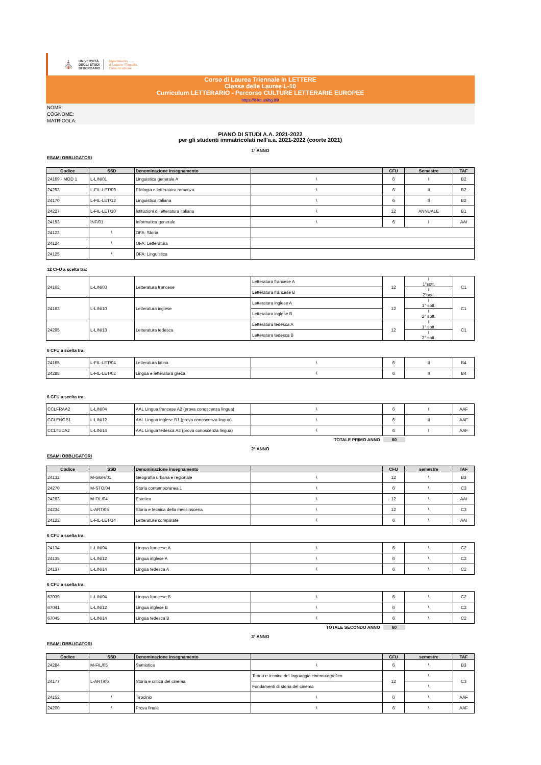⛪ UNIVERSITÀ
DEGLI STUDI
DI BERGAMO Dipartimento
di Lettere, Filosofia,
Comunicazione
Corso di Laurea Triennale in LETTERE
Classe delle Lauree L-10
Curriculum LETTERARIO - Percorso CULTURE LETTERARIE EUROPEE
https://lt-let.unibg.it/it
NOME:
COGNOME:
MATRICOLA:
PIANO DI STUDI A.A. 2021-2022
per gli studenti immatricolati nell'a.a. 2021-2022 (coorte 2021)
1° ANNO
ESAMI OBBLIGATORI
| Codice | SSD | Denominazione insegnamento | | CFU | Semestre | TAF |
| --- | --- | --- | --- | --- | --- | --- |
| 24169 - MOD 1 | L-LIN/01 | Linguistica generale A | \ | 6 | I | B2 |
| 24293 | L-FIL-LET/09 | Filologia e letteratura romanza | \ | 6 | II | B2 |
| 24170 | L-FIL-LET/12 | Linguistica italiana | \ | 6 | II | B2 |
| 24227 | L-FIL-LET/10 | Istituzioni di letteratura italiana | \ | 12 | ANNUALE | B1 |
| 24153 | INF/01 | Informatica generale | \ | 6 | I | AAI |
| 24123 | \ | OFA: Storia | | | | |
| 24124 | \ | OFA: Letteratura | | | | |
| 24125 | \ | OFA: Linguistica | | | | |
12 CFU a scelta tra:
| 24162 | L-LIN/03 | Letteratura francese | Letteratura francese A | 12 | I 1°sott. | C1 |
| | | | Letteratura francese B | | I 2°sott. | |
| 24163 | L-LIN/10 | Letteratura inglese | Letteratura inglese A | 12 | I 1° sott. | C1 |
| | | | Letteratura inglese B | | I 2° sott. | |
| 24295 | L-LIN/13 | Letteratura tedesca | Letteratura tedesca A | 12 | I 1° sott. | C1 |
| | | | Letteratura tedesca B | | I 2° sott. | |
6 CFU a scelta tra:
| 24165 | L-FIL-LET/04 | Letteratura latina | \ | 6 | II | B4 |
| 24288 | L-FIL-LET/02 | Lingua e letteratura greca | \ | 6 | II | B4 |
6 CFU a scelta tra:
| CCLFRAA2 | L-LIN/04 | AAL Lingua francese A2 (prova conoscenza lingua) | \ | 6 | I | AAF |
| CCLENGB1 | L-LIN/12 | AAL Lingua inglese B1 (prova conoscenza lingua) | \ | 6 | II | AAF |
| CCLTEDA2 | L-LIN/14 | AAL Lingua tedesca A2 (prova conoscenza lingua) | \ | 6 | I | AAF |
TOTALE PRIMO ANNO 60
2° ANNO
ESAMI OBBLIGATORI
| Codice | SSD | Denominazione insegnamento | | CFU | semestre | TAF |
| --- | --- | --- | --- | --- | --- | --- |
| 24132 | M-GGR/01 | Geografia urbana e regionale | \ | 12 | \ | B3 |
| 24270 | M-STO/04 | Storia contemporanea 1 | \ | 6 | \ | C3 |
| 24263 | M-FIL/04 | Estetica | \ | 12 | \ | AAI |
| 24234 | L-ART/05 | Storia e tecnica della messinscena | \ | 12 | \ | C3 |
| 24122 | L-FIL-LET/14 | Letterature comparate | \ | 6 | \ | AAI |
6 CFU a scelta tra:
| 24134 | L-LIN/04 | Lingua francese A | \ | 6 | \ | C2 |
| 24135 | L-LIN/12 | Lingua inglese A | \ | 6 | \ | C2 |
| 24137 | L-LIN/14 | Lingua tedesca A | \ | 6 | \ | C2 |
6 CFU a scelta tra:
| 67039 | L-LIN/04 | Lingua francese B | \ | 6 | \ | C2 |
| 67041 | L-LIN/12 | Lingua inglese B | \ | 6 | \ | C2 |
| 67045 | L-LIN/14 | Lingua tedesca B | \ | 6 | \ | C2 |
TOTALE SECONDO ANNO 60
3° ANNO
ESAMI OBBLIGATORI
| Codice | SSD | Denominazione insegnamento | | CFU | semestre | TAF |
| --- | --- | --- | --- | --- | --- | --- |
| 24284 | M-FIL/05 | Semiotica | \ | 6 | \ | B3 |
| 24177 | L-ART/06 | Storia e critica del cinema | Teoria e tecnica del linguaggio cinematografico | 12 | \ | C3 |
| | | | Fondamenti di storia del cinema | | \ | |
| 24152 | \ | Tirocinio | \ | 6 | \ | AAF |
| 24200 | \ | Prova finale | \ | 6 | \ | AAF |